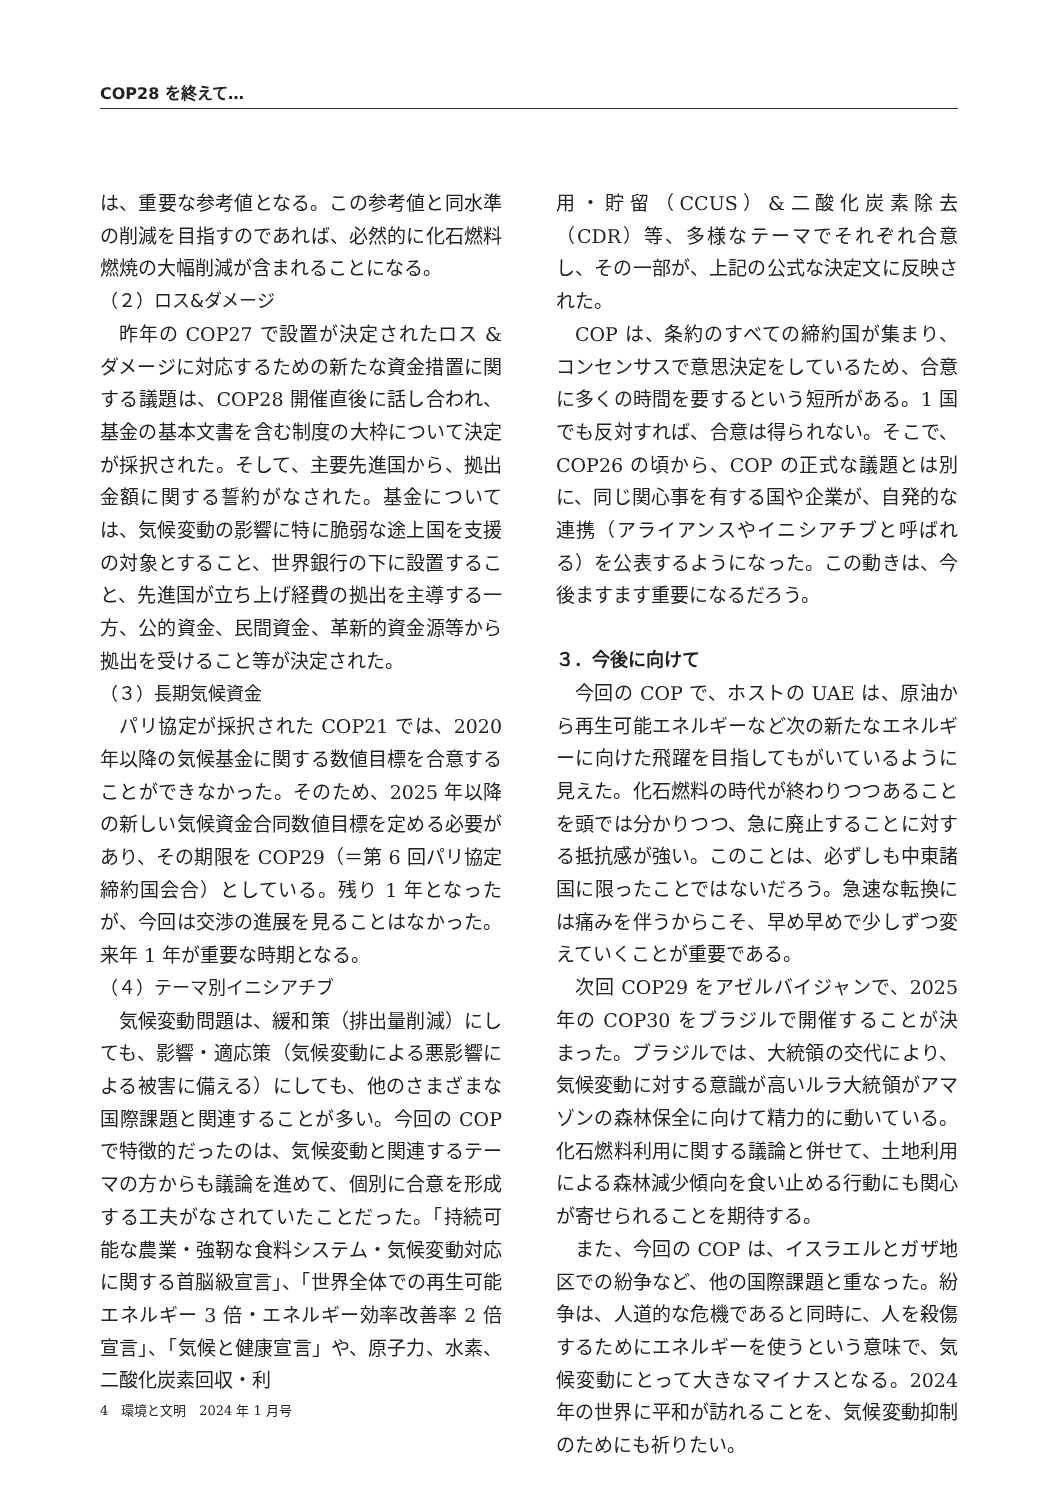COP28 を終えて…
は、重要な参考値となる。この参考値と同水準の削減を目指すのであれば、必然的に化石燃料燃焼の大幅削減が含まれることになる。
（２）ロス&ダメージ
昨年の COP27 で設置が決定されたロス & ダメージに対応するための新たな資金措置に関する議題は、COP28 開催直後に話し合われ、基金の基本文書を含む制度の大枠について決定が採択された。そして、主要先進国から、拠出金額に関する誓約がなされた。基金については、気候変動の影響に特に脆弱な途上国を支援の対象とすること、世界銀行の下に設置すること、先進国が立ち上げ経費の拠出を主導する一方、公的資金、民間資金、革新的資金源等から拠出を受けること等が決定された。
（３）長期気候資金
パリ協定が採択された COP21 では、2020 年以降の気候基金に関する数値目標を合意することができなかった。そのため、2025 年以降の新しい気候資金合同数値目標を定める必要があり、その期限を COP29（＝第 6 回パリ協定締約国会合）としている。残り 1 年となったが、今回は交渉の進展を見ることはなかった。来年 1 年が重要な時期となる。
（４）テーマ別イニシアチブ
気候変動問題は、緩和策（排出量削減）にしても、影響・適応策（気候変動による悪影響による被害に備える）にしても、他のさまざまな国際課題と関連することが多い。今回の COP で特徴的だったのは、気候変動と関連するテーマの方からも議論を進めて、個別に合意を形成する工夫がなされていたことだった。「持続可能な農業・強靭な食料システム・気候変動対応に関する首脳級宣言」、「世界全体での再生可能エネルギー 3 倍・エネルギー効率改善率 2 倍宣言」、「気候と健康宣言」や、原子力、水素、二酸化炭素回収・利
用・貯留（CCUS）&二酸化炭素除去（CDR）等、多様なテーマでそれぞれ合意し、その一部が、上記の公式な決定文に反映された。
COP は、条約のすべての締約国が集まり、コンセンサスで意思決定をしているため、合意に多くの時間を要するという短所がある。1 国でも反対すれば、合意は得られない。そこで、COP26 の頃から、COP の正式な議題とは別に、同じ関心事を有する国や企業が、自発的な連携（アライアンスやイニシアチブと呼ばれる）を公表するようになった。この動きは、今後ますます重要になるだろう。
３．今後に向けて
今回の COP で、ホストの UAE は、原油から再生可能エネルギーなど次の新たなエネルギーに向けた飛躍を目指してもがいているように見えた。化石燃料の時代が終わりつつあることを頭では分かりつつ、急に廃止することに対する抵抗感が強い。このことは、必ずしも中東諸国に限ったことではないだろう。急速な転換には痛みを伴うからこそ、早め早めで少しずつ変えていくことが重要である。
次回 COP29 をアゼルバイジャンで、2025 年の COP30 をブラジルで開催することが決まった。ブラジルでは、大統領の交代により、気候変動に対する意識が高いルラ大統領がアマゾンの森林保全に向けて精力的に動いている。化石燃料利用に関する議論と併せて、土地利用による森林減少傾向を食い止める行動にも関心が寄せられることを期待する。
また、今回の COP は、イスラエルとガザ地区での紛争など、他の国際課題と重なった。紛争は、人道的な危機であると同時に、人を殺傷するためにエネルギーを使うという意味で、気候変動にとって大きなマイナスとなる。2024 年の世界に平和が訪れることを、気候変動抑制のためにも祈りたい。
4　環境と文明　2024 年 1 月号